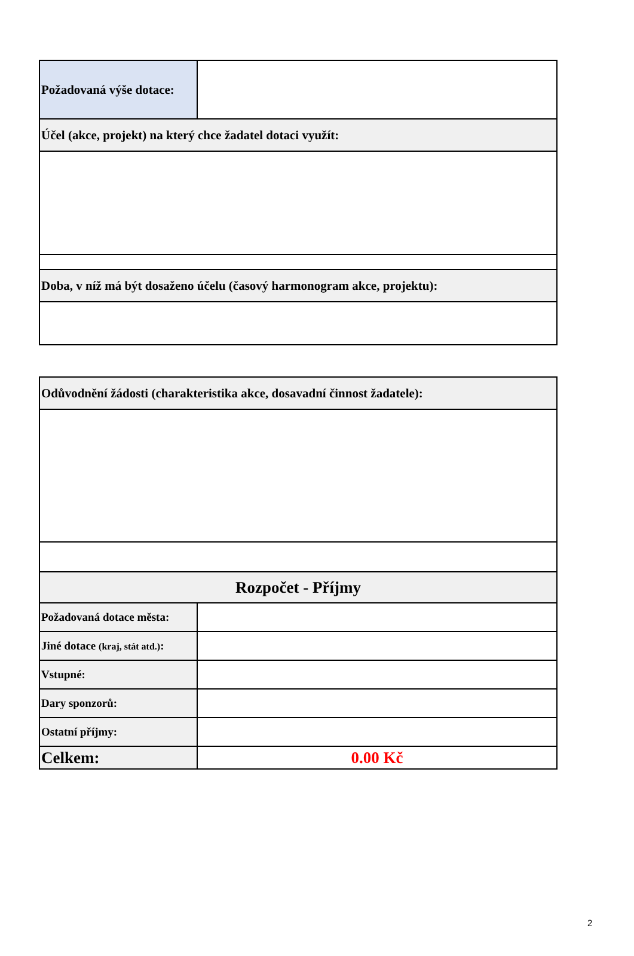| Požadovaná výše dotace: | |
| Účel (akce, projekt) na který chce žadatel dotaci využít: | |
| Doba, v níž má být dosaženo účelu (časový harmonogram akce, projektu): | |
| Odůvodnění žádosti (charakteristika akce, dosavadní činnost žadatele): | |
| Rozpočet - Příjmy | |
| Požadovaná dotace města: | |
| Jiné dotace (kraj, stát atd.) : | |
| Vstupné: | |
| Dary sponzorů: | |
| Ostatní příjmy: | |
| Celkem: | 0.00 Kč |
2